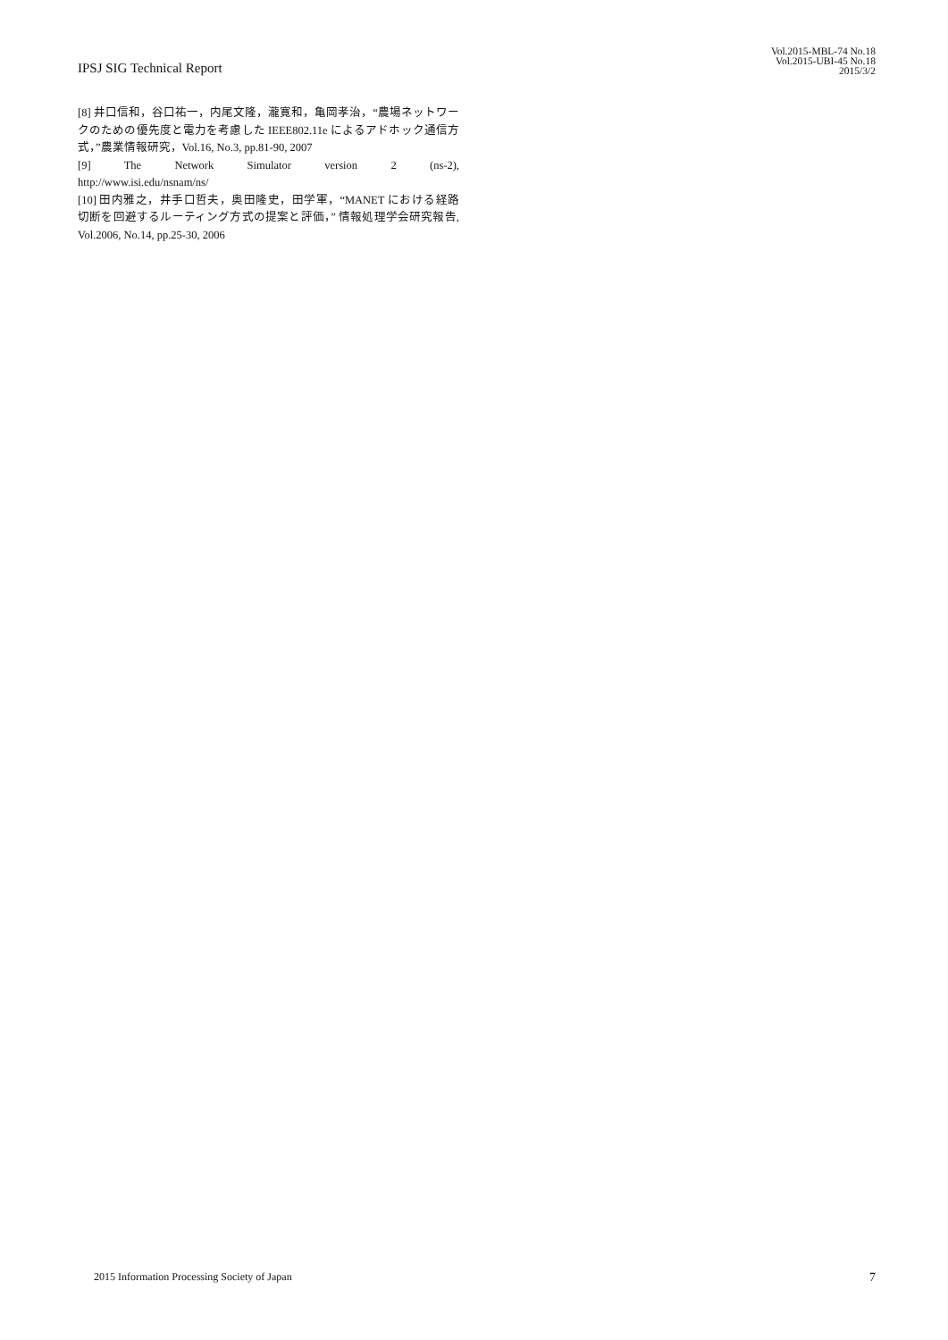IPSJ SIG Technical Report
Vol.2015-MBL-74 No.18
Vol.2015-UBI-45 No.18
2015/3/2
[8] 井口信和，谷口祐一，内尾文隆，瀧寛和，亀岡孝治，“農場ネットワークのための優先度と電力を考慮した IEEE802.11e によるアドホック通信方式，”農業情報研究，Vol.16, No.3, pp.81-90, 2007
[9] The Network Simulator version 2 (ns-2),
http://www.isi.edu/nsnam/ns/
[10] 田内雅之，井手口哲夫，奥田隆史，田学軍，“MANET における経路切断を回避するルーティング方式の提案と評価，” 情報処理学会研究報告, Vol.2006, No.14, pp.25-30, 2006
2015 Information Processing Society of Japan
7